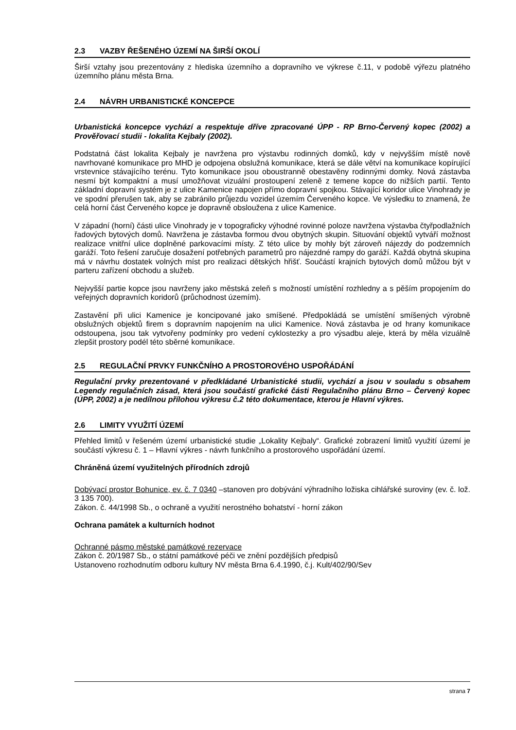2.3 VAZBY ŘEŠENÉHO ÚZEMÍ NA ŠIRŠÍ OKOLÍ
Širší vztahy jsou prezentovány z hlediska územního a dopravního ve výkrese č.11, v podobě výřezu platného územního plánu města Brna.
2.4 NÁVRH URBANISTICKÉ KONCEPCE
Urbanistická koncepce vychází a respektuje dříve zpracované ÚPP - RP Brno-Červený kopec (2002) a Prověřovací studii - lokalita Kejbaly (2002).
Podstatná část lokalita Kejbaly je navržena pro výstavbu rodinných domků, kdy v nejvyšším místě nově navrhované komunikace pro MHD je odpojena obslužná komunikace, která se dále větví na komunikace kopírující vrstevnice stávajícího terénu. Tyto komunikace jsou oboustranně obestavěny rodinnými domky. Nová zástavba nesmí být kompaktní a musí umožňovat vizuální prostoupení zeleně z temene kopce do nižších partií. Tento základní dopravní systém je z ulice Kamenice napojen přímo dopravní spojkou. Stávající koridor ulice Vinohrady je ve spodní přerušen tak, aby se zabránilo průjezdu vozidel územím Červeného kopce. Ve výsledku to znamená, že celá horní část Červeného kopce je dopravně obsloužena z ulice Kamenice.
V západní (horní) části ulice Vinohrady je v topograficky výhodné rovinné poloze navržena výstavba čtyřpodlažních řadových bytových domů. Navržena je zástavba formou dvou obytných skupin. Situování objektů vytváří možnost realizace vnitřní ulice doplněné parkovacími místy. Z této ulice by mohly být zároveň nájezdy do podzemních garáží. Toto řešení zaručuje dosažení potřebných parametrů pro nájezdné rampy do garáží. Každá obytná skupina má v návrhu dostatek volných míst pro realizaci dětských hřišť. Součástí krajních bytových domů můžou být v parteru zařízení obchodu a služeb.
Nejvyšší partie kopce jsou navrženy jako městská zeleň s možností umístění rozhledny a s pěším propojením do veřejných dopravních koridorů (průchodnost územím).
Zastavění při ulici Kamenice je koncipované jako smíšené. Předpokládá se umístění smíšených výrobně obslužných objektů firem s dopravním napojením na ulici Kamenice. Nová zástavba je od hrany komunikace odstoupena, jsou tak vytvořeny podmínky pro vedení cyklostezky a pro výsadbu aleje, která by měla vizuálně zlepšit prostory podél této sběrné komunikace.
2.5 REGULAČNÍ PRVKY FUNKČNÍHO A PROSTOROVÉHO USPOŘÁDÁNÍ
Regulační prvky prezentované v předkládané Urbanistické studii, vychází a jsou v souladu s obsahem Legendy regulačních zásad, která jsou součástí grafické části Regulačního plánu Brno – Červený kopec (ÚPP, 2002) a je nedílnou přílohou výkresu č.2 této dokumentace, kterou je Hlavní výkres.
2.6 LIMITY VYUŽITÍ ÚZEMÍ
Přehled limitů v řešeném území urbanistické studie „Lokality Kejbaly“. Grafické zobrazení limitů využití území je součástí výkresu č. 1 – Hlavní výkres - návrh funkčního a prostorového uspořádání území.
Chráněná území využitelných přírodních zdrojů
Dobývací prostor Bohunice, ev. č. 7 0340 –stanoven pro dobývání výhradního ložiska cihlářské suroviny (ev. č. lož. 3 135 700).
Zákon. č. 44/1998 Sb., o ochraně a využití nerostného bohatství - horní zákon
Ochrana památek a kulturních hodnot
Ochranné pásmo městské památkové rezervace
Zákon č. 20/1987 Sb., o státní památkové péči ve znění pozdějších předpisů
Ustanoveno rozhodnutím odboru kultury NV města Brna 6.4.1990, č.j. Kult/402/90/Sev
strana 7